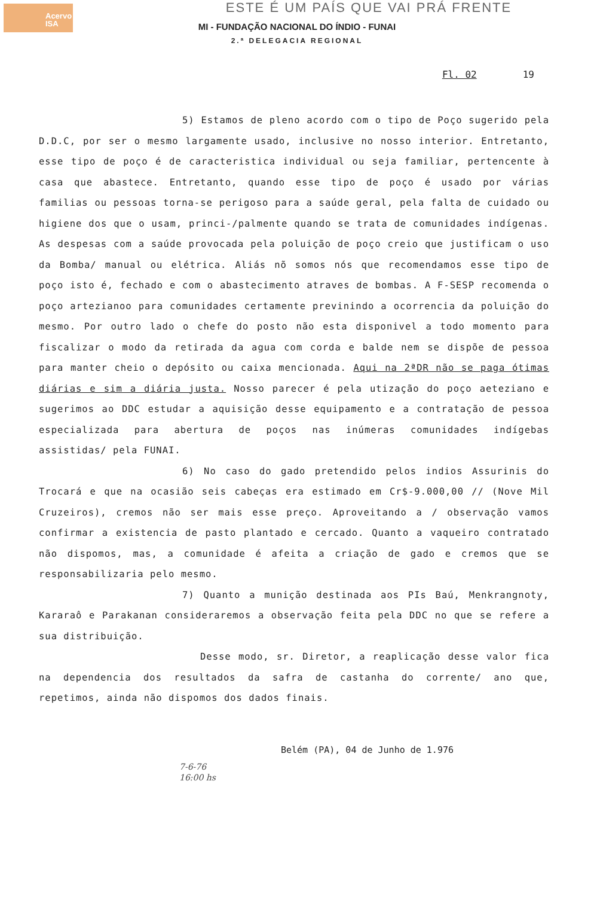Acervo
ISA
ESTE É UM PAÍS QUE VAI PRÁ FRENTE
MI - FUNDAÇÃO NACIONAL DO ÍNDIO - FUNAI
2.ª DELEGACIA REGIONAL
Fl. 02 19
5) Estamos de pleno acordo com o tipo de Poço sugerido pela D.D.C, por ser o mesmo largamente usado, inclusive no nosso interior. Entretanto, esse tipo de poço é de caracteristica individual ou seja familiar, pertencente à casa que abastece. Entretanto, quando esse tipo de poço é usado por várias familias ou pessoas torna-se perigoso para a saúde geral, pela falta de cuidado ou higiene dos que o usam, princi-/palmente quando se trata de comunidades indígenas. As despesas com a saúde provocada pela poluição de poço creio que justificam o uso da Bomba/ manual ou elétrica. Aliás nõ somos nós que recomendamos esse tipo de poço isto é, fechado e com o abastecimento atraves de bombas. A F-SESP recomenda o poço artezianoo para comunidades certamente previnindo a ocorrencia da poluição do mesmo. Por outro lado o chefe do posto não esta disponivel a todo momento para fiscalizar o modo da retirada da agua com corda e balde nem se dispõe de pessoa para manter cheio o depósito ou caixa mencionada. Aqui na 2ªDR não se paga ótimas diárias e sim a diária justa. Nosso parecer é pela utização do poço aeteziano e sugerimos ao DDC estudar a aquisição desse equipamento e a contratação de pessoa especializada para abertura de poços nas inúmeras comunidades indígebas assistidas/ pela FUNAI.
6) No caso do gado pretendido pelos indios Assurinis do Trocará e que na ocasião seis cabeças era estimado em Cr$-9.000,00 // (Nove Mil Cruzeiros), cremos não ser mais esse preço. Aproveitando a / observação vamos confirmar a existencia de pasto plantado e cercado. Quanto a vaqueiro contratado não dispomos, mas, a comunidade é afeita a criação de gado e cremos que se responsabilizaria pelo mesmo.
7) Quanto a munição destinada aos PIs Baú, Menkrangnoty, Kararaô e Parakanan consideraremos a observação feita pela DDC no que se refere a sua distribuição.
Desse modo, sr. Diretor, a reaplicação desse valor fica na dependencia dos resultados da safra de castanha do corrente/ ano que, repetimos, ainda não dispomos dos dados finais.
Belém (PA), 04 de Junho de 1.976
7-6-76
16:00 hs